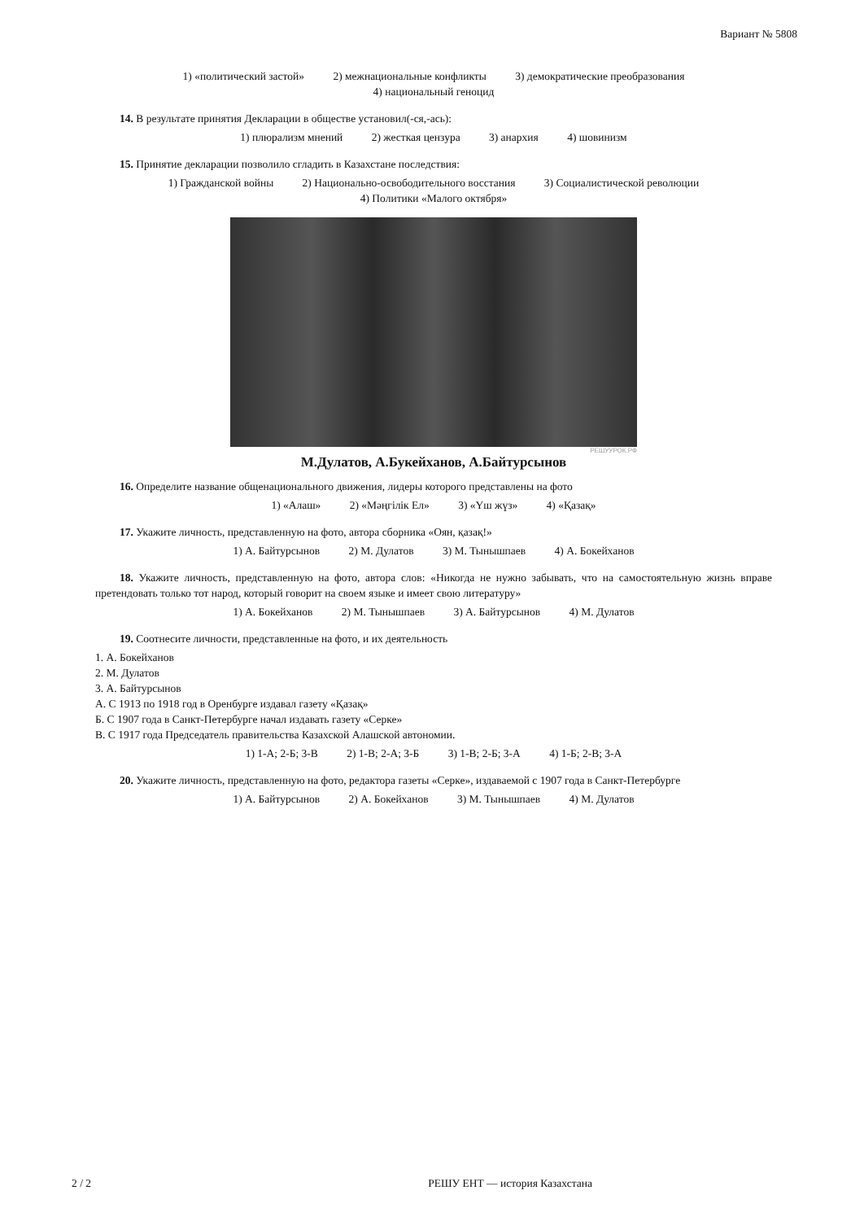Вариант № 5808
1) «политический застой» 2) межнациональные конфликты 3) демократические преобразования
4) национальный геноцид
14. В результате принятия Декларации в обществе установил(-ся,-ась):
1) плюрализм мнений 2) жесткая цензура 3) анархия 4) шовинизм
15. Принятие декларации позволило сгладить в Казахстане последствия:
1) Гражданской войны 2) Национально-освободительного восстания 3) Социалистической революции
4) Политики «Малого октября»
РЕШУУРОК.РФ
М.Дулатов, А.Букейханов, А.Байтурсынов
16. Определите название общенационального движения, лидеры которого представлены на фото
1) «Алаш» 2) «Мәңгілік Ел» 3) «Үш жүз» 4) «Қазақ»
17. Укажите личность, представленную на фото, автора сборника «Оян, қазақ!»
1) А. Байтурсынов 2) М. Дулатов 3) М. Тынышпаев 4) А. Бокейханов
18. Укажите личность, представленную на фото, автора слов: «Никогда не нужно забывать, что на самостоятельную жизнь вправе претендовать только тот народ, который говорит на своем языке и имеет свою литературу»
1) А. Бокейханов 2) М. Тынышпаев 3) А. Байтурсынов 4) М. Дулатов
19. Соотнесите личности, представленные на фото, и их деятельность
1. А. Бокейханов
2. М. Дулатов
3. А. Байтурсынов
А. С 1913 по 1918 год в Оренбурге издавал газету «Қазақ»
Б. С 1907 года в Санкт-Петербурге начал издавать газету «Серке»
В. С 1917 года Председатель правительства Казахской Алашской автономии.
1) 1-А; 2-Б; 3-В 2) 1-В; 2-А; 3-Б 3) 1-В; 2-Б; 3-А 4) 1-Б; 2-В; 3-А
20. Укажите личность, представленную на фото, редактора газеты «Серке», издаваемой с 1907 года в Санкт-Петербурге
1) А. Байтурсынов 2) А. Бокейханов 3) М. Тынышпаев 4) М. Дулатов
2 / 2 РЕШУ ЕНТ — история Казахстана